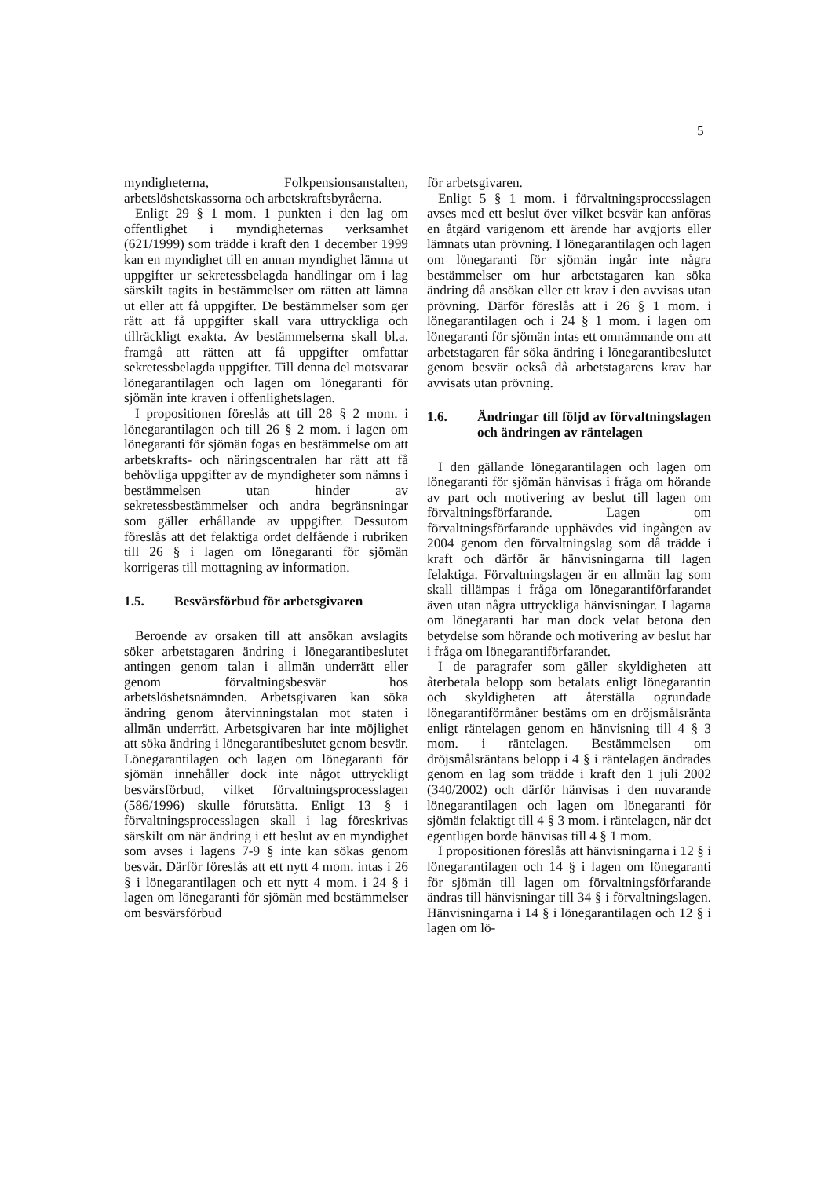5
myndigheterna, Folkpensionsanstalten, arbetslöshetskassorna och arbetskraftsbyråerna.
Enligt 29 § 1 mom. 1 punkten i den lag om offentlighet i myndigheternas verksamhet (621/1999) som trädde i kraft den 1 december 1999 kan en myndighet till en annan myndighet lämna ut uppgifter ur sekretessbelagda handlingar om i lag särskilt tagits in bestämmelser om rätten att lämna ut eller att få uppgifter. De bestämmelser som ger rätt att få uppgifter skall vara uttryckliga och tillräckligt exakta. Av bestämmelserna skall bl.a. framgå att rätten att få uppgifter omfattar sekretessbelagda uppgifter. Till denna del motsvarar lönegarantilagen och lagen om lönegaranti för sjömän inte kraven i offenlighetslagen.
I propositionen föreslås att till 28 § 2 mom. i lönegarantilagen och till 26 § 2 mom. i lagen om lönegaranti för sjömän fogas en bestämmelse om att arbetskrafts- och näringscentralen har rätt att få behövliga uppgifter av de myndigheter som nämns i bestämmelsen utan hinder av sekretessbestämmelser och andra begränsningar som gäller erhållande av uppgifter. Dessutom föreslås att det felaktiga ordet delfående i rubriken till 26 § i lagen om lönegaranti för sjömän korrigeras till mottagning av information.
1.5. Besvärsförbud för arbetsgivaren
Beroende av orsaken till att ansökan avslagits söker arbetstagaren ändring i lönegarantibeslutet antingen genom talan i allmän underrätt eller genom förvaltningsbesvär hos arbetslöshetsnämnden. Arbetsgivaren kan söka ändring genom återvinningstalan mot staten i allmän underrätt. Arbetsgivaren har inte möjlighet att söka ändring i lönegarantibeslutet genom besvär. Lönegarantilagen och lagen om lönegaranti för sjömän innehåller dock inte något uttryckligt besvärsförbud, vilket förvaltningsprocesslagen (586/1996) skulle förutsätta. Enligt 13 § i förvaltningsprocesslagen skall i lag föreskrivas särskilt om när ändring i ett beslut av en myndighet som avses i lagens 7-9 § inte kan sökas genom besvär. Därför föreslås att ett nytt 4 mom. intas i 26 § i lönegarantilagen och ett nytt 4 mom. i 24 § i lagen om lönegaranti för sjömän med bestämmelser om besvärsförbud
för arbetsgivaren.
Enligt 5 § 1 mom. i förvaltningsprocesslagen avses med ett beslut över vilket besvär kan anföras en åtgärd varigenom ett ärende har avgjorts eller lämnats utan prövning. I lönegarantilagen och lagen om lönegaranti för sjömän ingår inte några bestämmelser om hur arbetstagaren kan söka ändring då ansökan eller ett krav i den avvisas utan prövning. Därför föreslås att i 26 § 1 mom. i lönegarantilagen och i 24 § 1 mom. i lagen om lönegaranti för sjömän intas ett omnämnande om att arbetstagaren får söka ändring i lönegarantibeslutet genom besvär också då arbetstagarens krav har avvisats utan prövning.
1.6. Ändringar till följd av förvaltningslagen och ändringen av räntelagen
I den gällande lönegarantilagen och lagen om lönegaranti för sjömän hänvisas i fråga om hörande av part och motivering av beslut till lagen om förvaltningsförfarande. Lagen om förvaltningsförfarande upphävdes vid ingången av 2004 genom den förvaltningslag som då trädde i kraft och därför är hänvisningarna till lagen felaktiga. Förvaltningslagen är en allmän lag som skall tillämpas i fråga om lönegarantiförfarandet även utan några uttryckliga hänvisningar. I lagarna om lönegaranti har man dock velat betona den betydelse som hörande och motivering av beslut har i fråga om lönegarantiförfarandet.
I de paragrafer som gäller skyldigheten att återbetala belopp som betalats enligt lönegarantin och skyldigheten att återställa ogrundade lönegarantiförmåner bestäms om en dröjsmålsränta enligt räntelagen genom en hänvisning till 4 § 3 mom. i räntelagen. Bestämmelsen om dröjsmålsräntans belopp i 4 § i räntelagen ändrades genom en lag som trädde i kraft den 1 juli 2002 (340/2002) och därför hänvisas i den nuvarande lönegarantilagen och lagen om lönegaranti för sjömän felaktigt till 4 § 3 mom. i räntelagen, när det egentligen borde hänvisas till 4 § 1 mom.
I propositionen föreslås att hänvisningarna i 12 § i lönegarantilagen och 14 § i lagen om lönegaranti för sjömän till lagen om förvaltningsförfarande ändras till hänvisningar till 34 § i förvaltningslagen. Hänvisningarna i 14 § i lönegarantilagen och 12 § i lagen om lö-